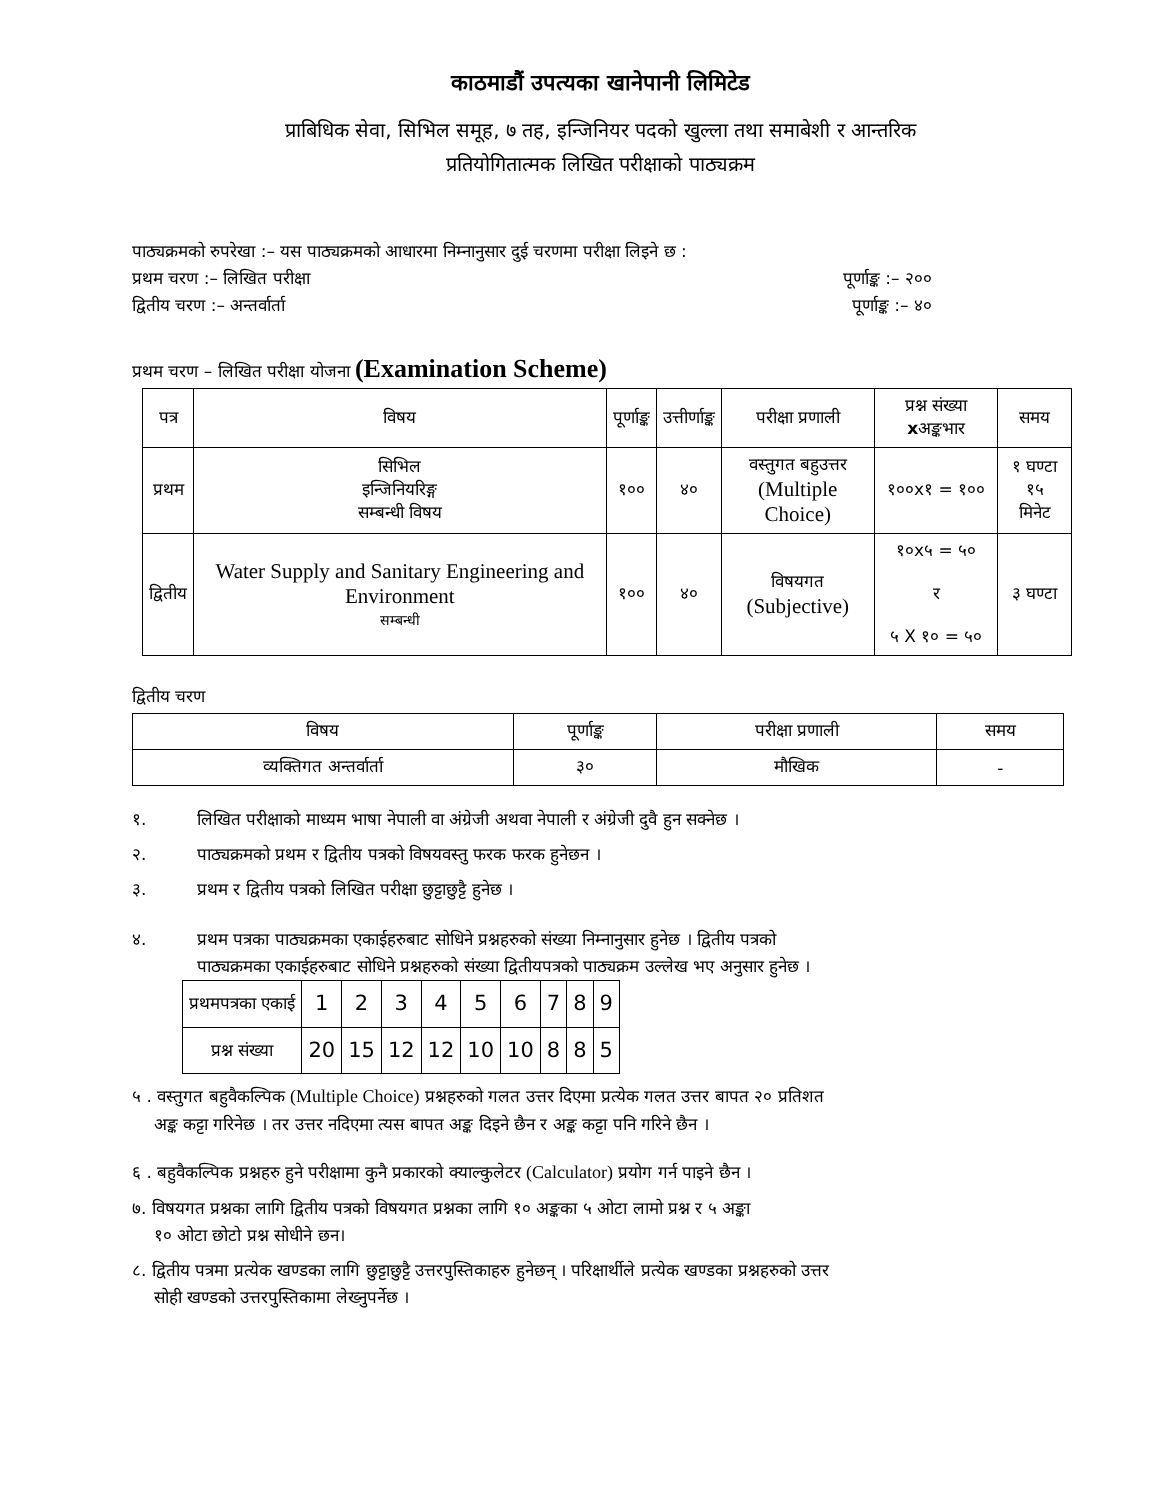काठमाडौं उपत्यका खानेपानी लिमिटेड
प्राबिधिक सेवा, सिभिल समूह, ७ तह, इन्जिनियर पदको खुल्ला तथा समाबेशी र आन्तरिक
प्रतियोगितात्मक लिखित परीक्षाको पाठ्यक्रम
पाठ्यक्रमको रुपरेखा :– यस पाठ्यक्रमको आधारमा निम्नानुसार दुई चरणमा परीक्षा लिइने छ :
प्रथम चरण :– लिखित परीक्षा पूर्णाङ्क :– २००
द्वितीय चरण :– अन्तर्वार्ता पूर्णाङ्क :– ४०
प्रथम चरण – लिखित परीक्षा योजना (Examination Scheme)
| पत्र | विषय | पूर्णाङ्क | उत्तीर्णाङ्क | परीक्षा प्रणाली | प्रश्न संख्या x अङ्कभार | समय |
| --- | --- | --- | --- | --- | --- | --- |
| प्रथम | सिभिल इन्जिनियरिङ्ग सम्बन्धी विषय | १०० | ४० | वस्तुगत बहुउत्तर (Multiple Choice) | १००x१ = १०० | १ घण्टा १५ मिनेट |
| द्वितीय | Water Supply and Sanitary Engineering and Environment सम्बन्धी | १०० | ४० | विषयगत (Subjective) | १०x५ = ५० र ५ X १० = ५० | ३ घण्टा |
द्वितीय चरण
| विषय | पूर्णाङ्क | परीक्षा प्रणाली | समय |
| --- | --- | --- | --- |
| व्यक्तिगत अन्तर्वार्ता | ३० | मौखिक | - |
१. लिखित परीक्षाको माध्यम भाषा नेपाली वा अंग्रेजी अथवा नेपाली र अंग्रेजी दुवै हुन सक्नेछ ।
२. पाठ्यक्रमको प्रथम र द्वितीय पत्रको विषयवस्तु फरक फरक हुनेछन ।
३. प्रथम र द्वितीय पत्रको लिखित परीक्षा छुट्टाछुट्टै हुनेछ ।
४. प्रथम पत्रका पाठ्यक्रमका एकाईहरुबाट सोधिने प्रश्नहरुको संख्या निम्नानुसार हुनेछ । द्वितीय पत्रको
पाठ्यक्रमका एकाईहरुबाट सोधिने प्रश्नहरुको संख्या द्वितीयपत्रको पाठ्यक्रम उल्लेख भए अनुसार हुनेछ ।
| प्रथमपत्रका एकाई | 1 | 2 | 3 | 4 | 5 | 6 | 7 | 8 | 9 |
| प्रश्न संख्या | 20 | 15 | 12 | 12 | 10 | 10 | 8 | 8 | 5 |
५ . वस्तुगत बहुवैकल्पिक (Multiple Choice) प्रश्नहरुको गलत उत्तर दिएमा प्रत्येक गलत उत्तर बापत २० प्रतिशत
अङ्क कट्टा गरिनेछ । तर उत्तर नदिएमा त्यस बापत अङ्क दिइने छैन र अङ्क कट्टा पनि गरिने छैन ।
६ . बहुवैकल्पिक प्रश्नहरु हुने परीक्षामा कुनै प्रकारको क्याल्कुलेटर (Calculator) प्रयोग गर्न पाइने छैन ।
७. विषयगत प्रश्नका लागि द्वितीय पत्रको विषयगत प्रश्नका लागि १० अङ्कका ५ ओटा लामो प्रश्न र ५ अङ्का
१० ओटा छोटो प्रश्न सोधीने छन।
८. द्वितीय पत्रमा प्रत्येक खण्डका लागि छुट्टाछुट्टै उत्तरपुस्तिकाहरु हुनेछन् । परिक्षार्थीले प्रत्येक खण्डका प्रश्नहरुको उत्तर
सोही खण्डको उत्तरपुस्तिकामा लेख्नुपर्नेछ ।